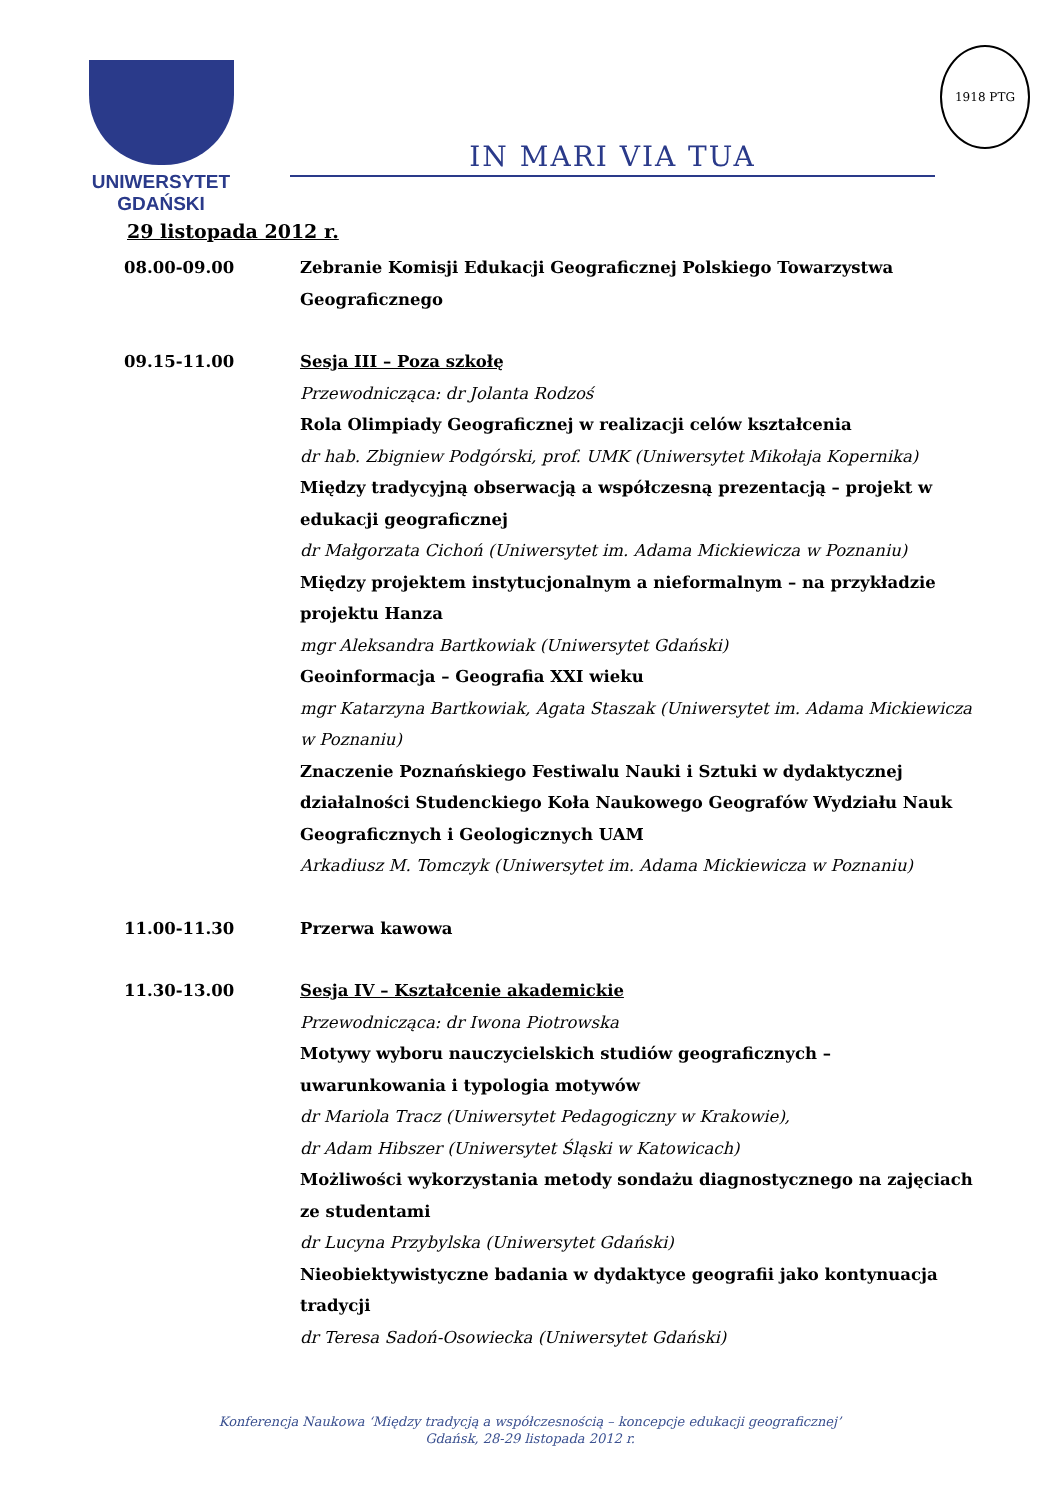UNIWERSYTET GDAŃSKI
IN MARI VIA TUA
1918 PTG
29 listopada 2012 r.
08.00-09.00 Zebranie Komisji Edukacji Geograficznej Polskiego Towarzystwa Geograficznego
09.15-11.00 Sesja III – Poza szkołę
Przewodnicząca: dr Jolanta Rodzoś
Rola Olimpiady Geograficznej w realizacji celów kształcenia
dr hab. Zbigniew Podgórski, prof. UMK (Uniwersytet Mikołaja Kopernika)
Między tradycyjną obserwacją a współczesną prezentacją – projekt w edukacji geograficznej
dr Małgorzata Cichoń (Uniwersytet im. Adama Mickiewicza w Poznaniu)
Między projektem instytucjonalnym a nieformalnym – na przykładzie projektu Hanza
mgr Aleksandra Bartkowiak (Uniwersytet Gdański)
Geoinformacja – Geografia XXI wieku
mgr Katarzyna Bartkowiak, Agata Staszak (Uniwersytet im. Adama Mickiewicza w Poznaniu)
Znaczenie Poznańskiego Festiwalu Nauki i Sztuki w dydaktycznej działalności Studenckiego Koła Naukowego Geografów Wydziału Nauk Geograficznych i Geologicznych UAM
Arkadiusz M. Tomczyk (Uniwersytet im. Adama Mickiewicza w Poznaniu)
11.00-11.30 Przerwa kawowa
11.30-13.00 Sesja IV – Kształcenie akademickie
Przewodnicząca: dr Iwona Piotrowska
Motywy wyboru nauczycielskich studiów geograficznych – uwarunkowania i typologia motywów
dr Mariola Tracz (Uniwersytet Pedagogiczny w Krakowie),
dr Adam Hibszer (Uniwersytet Śląski w Katowicach)
Możliwości wykorzystania metody sondażu diagnostycznego na zajęciach ze studentami
dr Lucyna Przybylska (Uniwersytet Gdański)
Nieobiektywistyczne badania w dydaktyce geografii jako kontynuacja tradycji
dr Teresa Sadoń-Osowiecka (Uniwersytet Gdański)
Konferencja Naukowa ‘Między tradycją a współczesnością – koncepcje edukacji geograficznej’
Gdańsk, 28-29 listopada 2012 r.